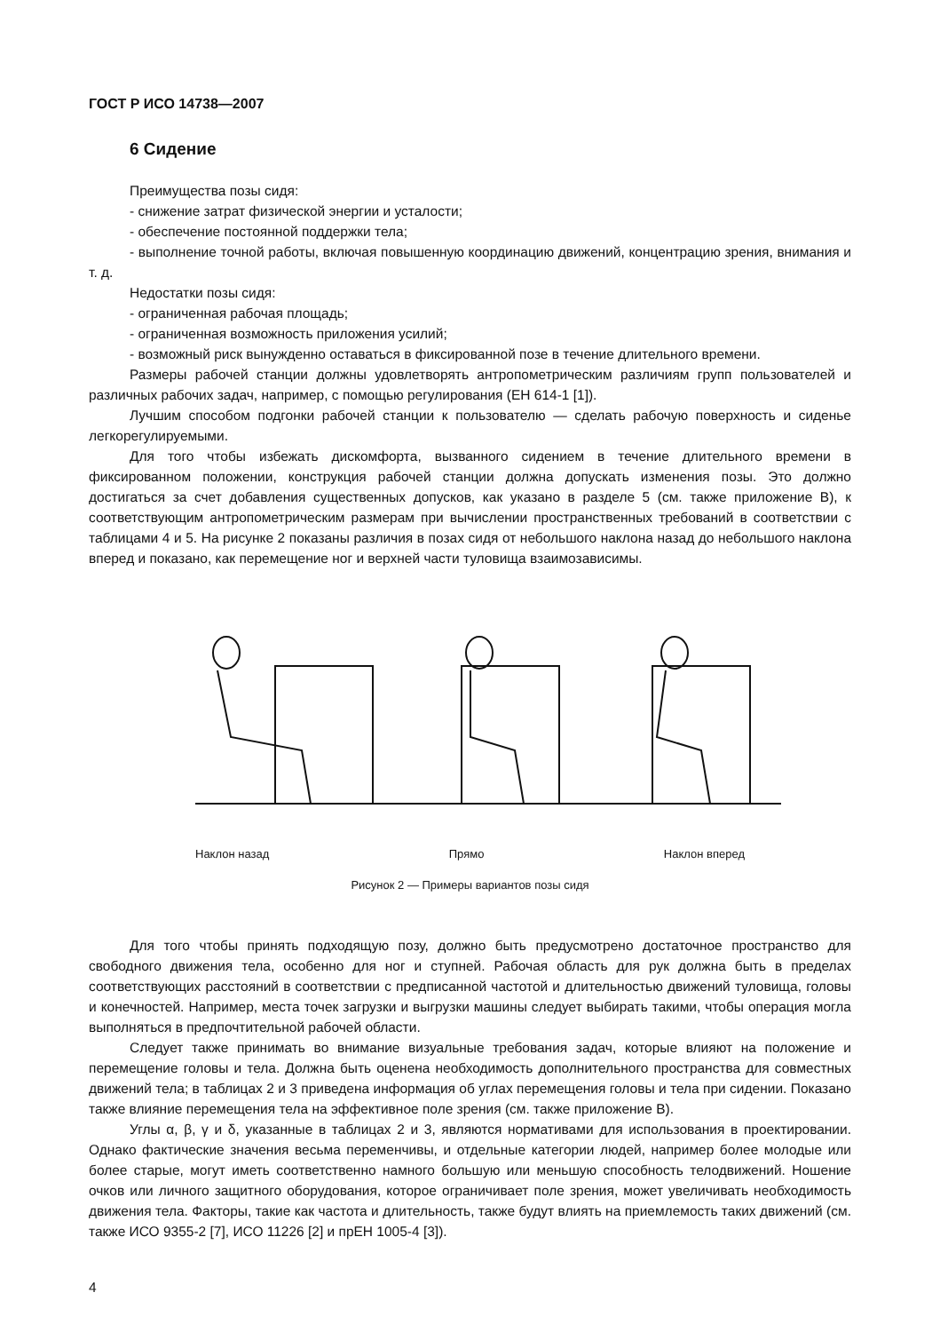ГОСТ Р ИСО 14738—2007
6 Сидение
Преимущества позы сидя:
- снижение затрат физической энергии и усталости;
- обеспечение постоянной поддержки тела;
- выполнение точной работы, включая повышенную координацию движений, концентрацию зрения, внимания и т. д.
Недостатки позы сидя:
- ограниченная рабочая площадь;
- ограниченная возможность приложения усилий;
- возможный риск вынужденно оставаться в фиксированной позе в течение длительного времени.
Размеры рабочей станции должны удовлетворять антропометрическим различиям групп пользователей и различных рабочих задач, например, с помощью регулирования (ЕН 614-1 [1]).
Лучшим способом подгонки рабочей станции к пользователю — сделать рабочую поверхность и сиденье легкорегулируемыми.
Для того чтобы избежать дискомфорта, вызванного сидением в течение длительного времени в фиксированном положении, конструкция рабочей станции должна допускать изменения позы. Это должно достигаться за счет добавления существенных допусков, как указано в разделе 5 (см. также приложение В), к соответствующим антропометрическим размерам при вычислении пространственных требований в соответствии с таблицами 4 и 5. На рисунке 2 показаны различия в позах сидя от небольшого наклона назад до небольшого наклона вперед и показано, как перемещение ног и верхней части туловища взаимозависимы.
Наклон назад Прямо Наклон вперед
Рисунок 2 — Примеры вариантов позы сидя
Для того чтобы принять подходящую позу, должно быть предусмотрено достаточное пространство для свободного движения тела, особенно для ног и ступней. Рабочая область для рук должна быть в пределах соответствующих расстояний в соответствии с предписанной частотой и длительностью движений туловища, головы и конечностей. Например, места точек загрузки и выгрузки машины следует выбирать такими, чтобы операция могла выполняться в предпочтительной рабочей области.
Следует также принимать во внимание визуальные требования задач, которые влияют на положение и перемещение головы и тела. Должна быть оценена необходимость дополнительного пространства для совместных движений тела; в таблицах 2 и 3 приведена информация об углах перемещения головы и тела при сидении. Показано также влияние перемещения тела на эффективное поле зрения (см. также приложение В).
Углы α, β, γ и δ, указанные в таблицах 2 и 3, являются нормативами для использования в проектировании. Однако фактические значения весьма переменчивы, и отдельные категории людей, например более молодые или более старые, могут иметь соответственно намного большую или меньшую способность телодвижений. Ношение очков или личного защитного оборудования, которое ограничивает поле зрения, может увеличивать необходимость движения тела. Факторы, такие как частота и длительность, также будут влиять на приемлемость таких движений (см. также ИСО 9355-2 [7], ИСО 11226 [2] и прЕН 1005-4 [3]).
4